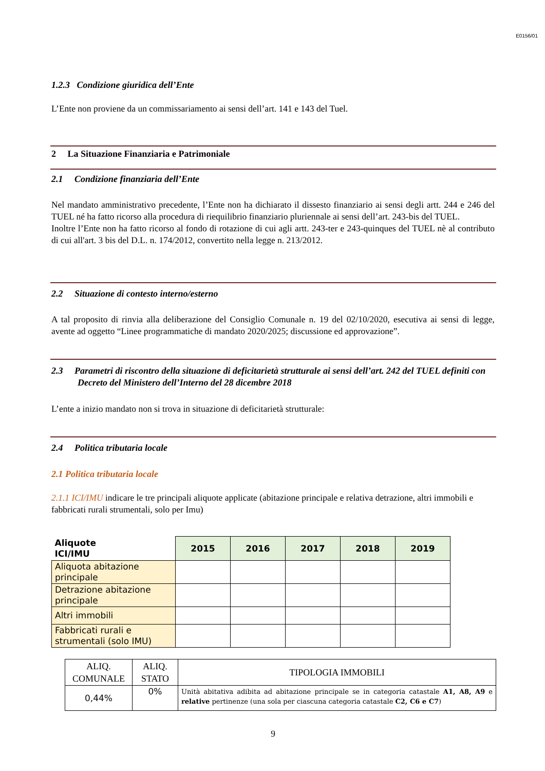E0156/01
1.2.3 Condizione giuridica dell’Ente
L’Ente non proviene da un commissariamento ai sensi dell’art. 141 e 143 del Tuel.
2 La Situazione Finanziaria e Patrimoniale
2.1 Condizione finanziaria dell’Ente
Nel mandato amministrativo precedente, l’Ente non ha dichiarato il dissesto finanziario ai sensi degli artt. 244 e 246 del TUEL né ha fatto ricorso alla procedura di riequilibrio finanziario pluriennale ai sensi dell’art. 243-bis del TUEL.
Inoltre l’Ente non ha fatto ricorso al fondo di rotazione di cui agli artt. 243-ter e 243-quinques del TUEL nè al contributo di cui all'art. 3 bis del D.L. n. 174/2012, convertito nella legge n. 213/2012.
2.2 Situazione di contesto interno/esterno
A tal proposito di rinvia alla deliberazione del Consiglio Comunale n. 19 del 02/10/2020, esecutiva ai sensi di legge, avente ad oggetto “Linee programmatiche di mandato 2020/2025; discussione ed approvazione”.
2.3 Parametri di riscontro della situazione di deficitarietà strutturale ai sensi dell’art. 242 del TUEL definiti con Decreto del Ministero dell’Interno del 28 dicembre 2018
L’ente a inizio mandato non si trova in situazione di deficitarietà strutturale:
2.4 Politica tributaria locale
2.1 Politica tributaria locale
2.1.1 ICI/IMU indicare le tre principali aliquote applicate (abitazione principale e relativa detrazione, altri immobili e fabbricati rurali strumentali, solo per Imu)
| Aliquote ICI/IMU | 2015 | 2016 | 2017 | 2018 | 2019 |
| --- | --- | --- | --- | --- | --- |
| Aliquota abitazione principale | | | | | |
| Detrazione abitazione principale | | | | | |
| Altri immobili | | | | | |
| Fabbricati rurali e strumentali (solo IMU) | | | | | |
| ALIQ. COMUNALE | ALIQ. STATO | TIPOLOGIA IMMOBILI |
| 0,44% | 0% | Unità abitativa adibita ad abitazione principale se in categoria catastale A1, A8, A9 e relative pertinenze (una sola per ciascuna categoria catastale C2, C6 e C7 ) |
9